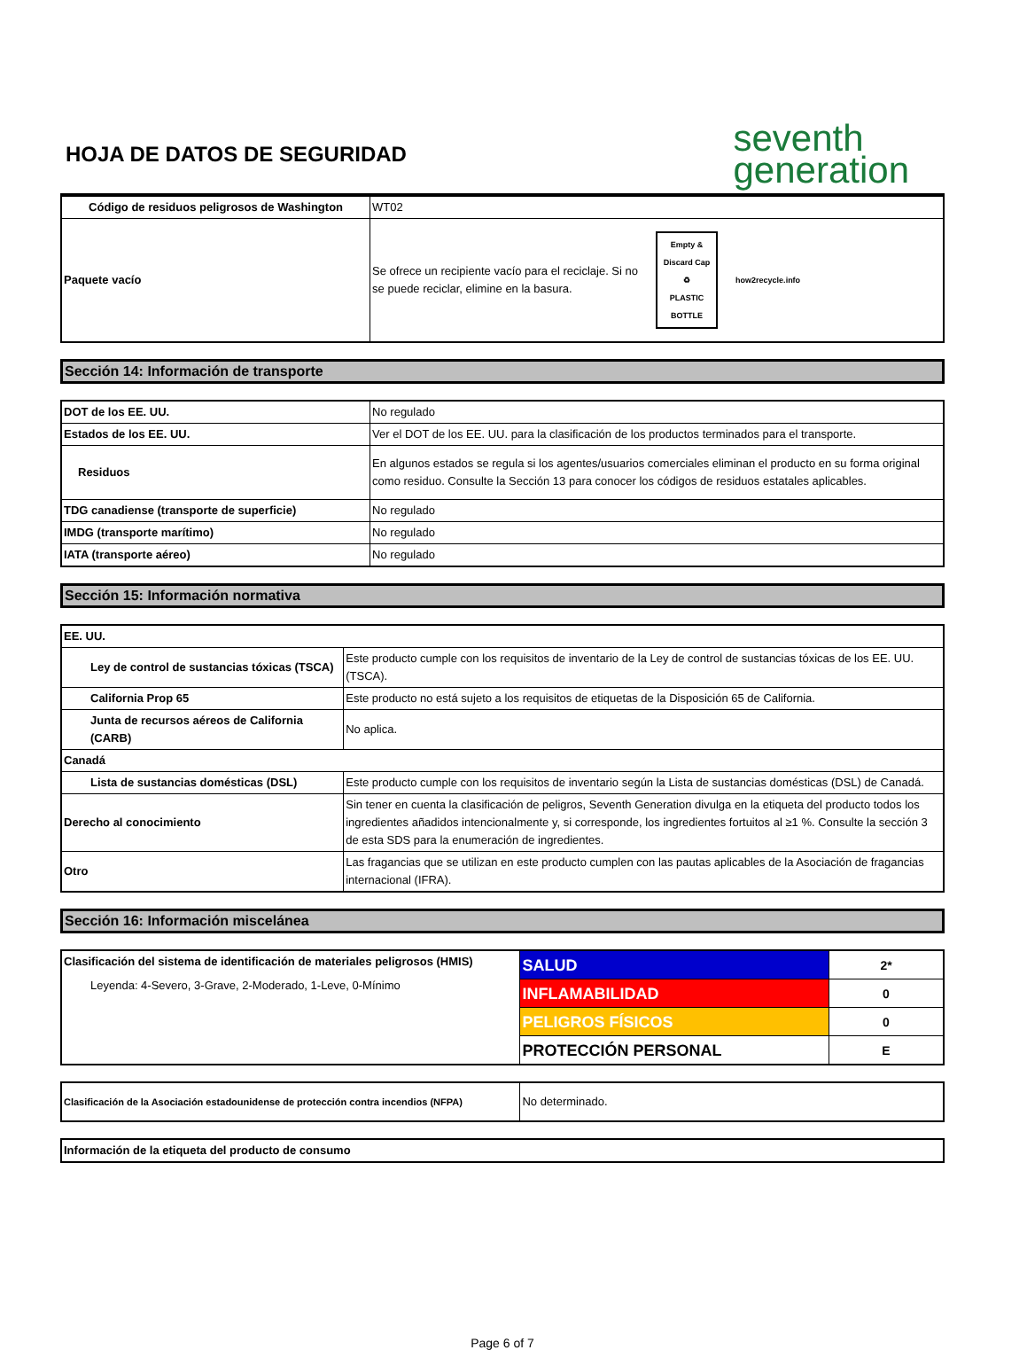HOJA DE DATOS DE SEGURIDAD
seventh
generation
| Código de residuos peligrosos de Washington | WT02 |
| Paquete vacío | Se ofrece un recipiente vacío para el reciclaje. Si no se puede reciclar, elimine en la basura. Empty & Discard Cap ♻ PLASTIC BOTTLE how2recycle.info |
Sección 14: Información de transporte
| DOT de los EE. UU. | No regulado |
| Estados de los EE. UU. | Ver el DOT de los EE. UU. para la clasificación de los productos terminados para el transporte. |
| Residuos | En algunos estados se regula si los agentes/usuarios comerciales eliminan el producto en su forma original como residuo. Consulte la Sección 13 para conocer los códigos de residuos estatales aplicables. |
| TDG canadiense (transporte de superficie) | No regulado |
| IMDG (transporte marítimo) | No regulado |
| IATA (transporte aéreo) | No regulado |
Sección 15: Información normativa
| EE. UU. | |
| Ley de control de sustancias tóxicas (TSCA) | Este producto cumple con los requisitos de inventario de la Ley de control de sustancias tóxicas de los EE. UU. (TSCA). |
| California Prop 65 | Este producto no está sujeto a los requisitos de etiquetas de la Disposición 65 de California. |
| Junta de recursos aéreos de California (CARB) | No aplica. |
| Canadá | |
| Lista de sustancias domésticas (DSL) | Este producto cumple con los requisitos de inventario según la Lista de sustancias domésticas (DSL) de Canadá. |
| Derecho al conocimiento | Sin tener en cuenta la clasificación de peligros, Seventh Generation divulga en la etiqueta del producto todos los ingredientes añadidos intencionalmente y, si corresponde, los ingredientes fortuitos al ≥1 %. Consulte la sección 3 de esta SDS para la enumeración de ingredientes. |
| Otro | Las fragancias que se utilizan en este producto cumplen con las pautas aplicables de la Asociación de fragancias internacional (IFRA). |
Sección 16: Información miscelánea
| Clasificación del sistema de identificación de materiales peligrosos (HMIS) Leyenda: 4-Severo, 3-Grave, 2-Moderado, 1-Leve, 0-Mínimo | SALUD | 2* |
| | INFLAMABILIDAD | 0 |
| | PELIGROS FÍSICOS | 0 |
| | PROTECCIÓN PERSONAL | E |
| Clasificación de la Asociación estadounidense de protección contra incendios (NFPA) | No determinado. |
| Información de la etiqueta del producto de consumo |
Page 6 of 7